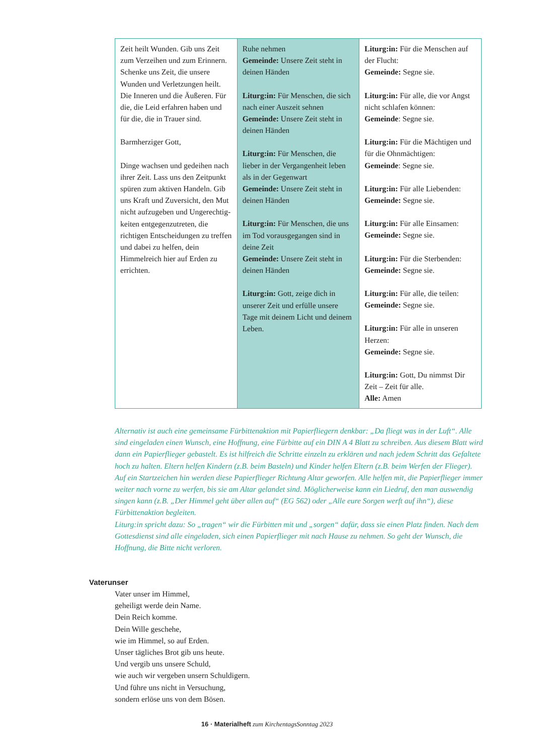| Zeit heilt Wunden. Gib uns Zeit zum Verzeihen und zum Erinnern. Schenke uns Zeit, die unsere Wunden und Ver­letzungen heilt. Die Inneren und die Äußeren. Für die, die Leid erfahren haben und für die, die in Trauer sind. Barmherziger Gott, Dinge wachsen und gedeihen nach ihrer Zeit. Lass uns den Zeitpunkt spüren zum aktiven Handeln. Gib uns Kraft und Zuversicht, den Mut nicht aufzugeben und Ungerechtig­keiten entgegenzutreten, die richtigen Entscheidungen zu treffen und dabei zu helfen, dein Himmelreich hier auf Erden zu errichten. | Ruhe nehmen Gemeinde: Unsere Zeit steht in deinen Händen Liturg:in: Für Menschen, die sich nach einer Auszeit sehnen Gemeinde: Unsere Zeit steht in deinen Händen Liturg:in: Für Menschen, die lieber in der Vergangenheit leben als in der Gegenwart Gemeinde: Unsere Zeit steht in deinen Händen Liturg:in: Für Menschen, die uns im Tod vorausgegangen sind in deine Zeit Gemeinde: Unsere Zeit steht in deinen Händen Liturg:in: Gott, zeige dich in unserer Zeit und erfülle unsere Tage mit deinem Licht und deinem Leben. | Liturg:in: Für die Menschen auf der Flucht: Gemeinde: Segne sie. Liturg:in: Für alle, die vor Angst nicht schlafen können: Gemeinde : Segne sie. Liturg:in: Für die Mächtigen und für die Ohnmächtigen: Gemeinde : Segne sie. Liturg:in: Für alle Liebenden: Gemeinde: Segne sie. Liturg:in: Für alle Einsamen: Gemeinde: Segne sie. Liturg:in: Für die Sterbenden: Gemeinde: Segne sie. Liturg:in: Für alle, die teilen: Gemeinde: Segne sie. Liturg:in: Für alle in unseren Herzen: Gemeinde: Segne sie. Liturg:in: Gott, Du nimmst Dir Zeit – Zeit für alle. Alle: Amen |
Alternativ ist auch eine gemeinsame Fürbittenaktion mit Papierfliegern denkbar: „Da fliegt was in der Luft“. Alle sind eingeladen einen Wunsch, eine Hoffnung, eine Fürbitte auf ein DIN A 4 Blatt zu schreiben. Aus diesem Blatt wird dann ein Papierflieger gebastelt. Es ist hilfreich die Schritte einzeln zu erklären und nach jedem Schritt das Gefaltete hoch zu halten. Eltern helfen Kindern (z.B. beim Basteln) und Kinder helfen Eltern (z.B. beim Werfen der Flieger).
Auf ein Startzeichen hin werden diese Papierflieger Richtung Altar geworfen. Alle helfen mit, die Papierflieger immer weiter nach vorne zu werfen, bis sie am Altar gelandet sind. Möglicherweise kann ein Liedruf, den man auswendig singen kann (z.B. „Der Himmel geht über allen auf“ (EG 562) oder „Alle eure Sorgen werft auf ihn“), diese Fürbittenaktion begleiten.
Liturg:in spricht dazu: So „tragen“ wir die Fürbitten mit und „sorgen“ dafür, dass sie einen Platz finden. Nach dem Gottesdienst sind alle eingeladen, sich einen Papierflieger mit nach Hause zu nehmen. So geht der Wunsch, die Hoffnung, die Bitte nicht verloren.
Vaterunser
Vater unser im Himmel,
geheiligt werde dein Name.
Dein Reich komme.
Dein Wille geschehe,
wie im Himmel, so auf Erden.
Unser tägliches Brot gib uns heute.
Und vergib uns unsere Schuld,
wie auch wir vergeben unsern Schuldigern.
Und führe uns nicht in Versuchung,
sondern erlöse uns von dem Bösen.
16 · Materialheft zum KirchentagsSonntag 2023